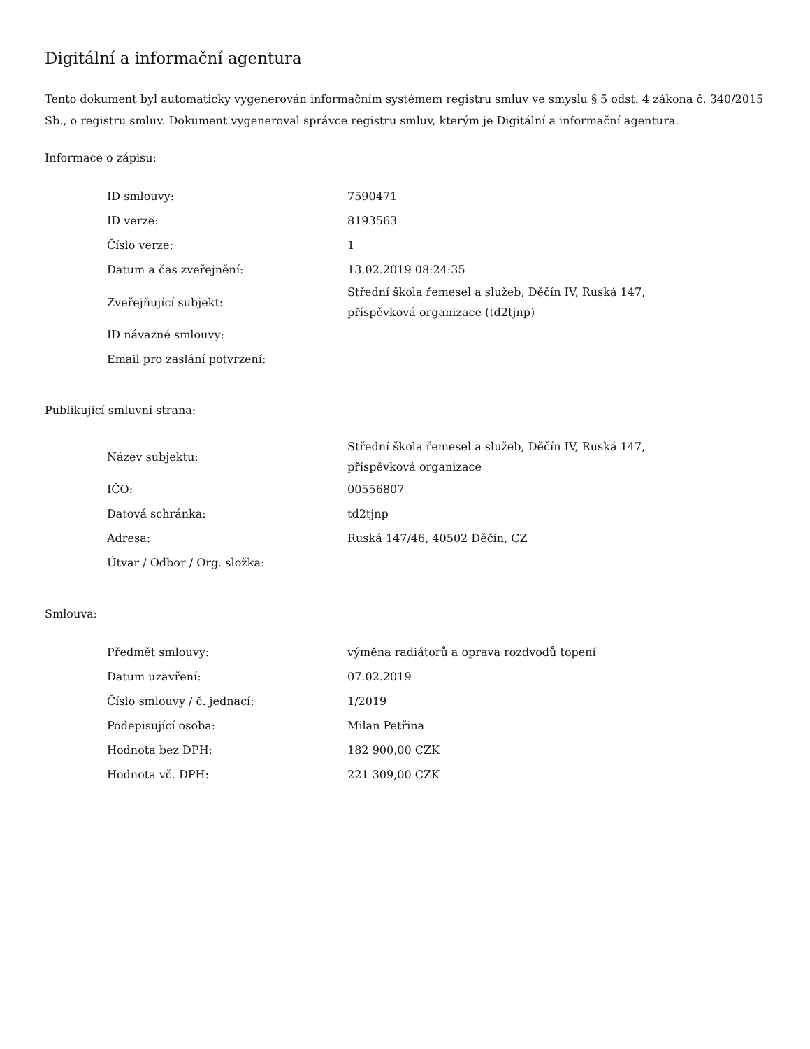Digitální a informační agentura
Tento dokument byl automaticky vygenerován informačním systémem registru smluv ve smyslu § 5 odst. 4 zákona č. 340/2015 Sb., o registru smluv. Dokument vygeneroval správce registru smluv, kterým je Digitální a informační agentura.
Informace o zápisu:
| ID smlouvy: | 7590471 |
| ID verze: | 8193563 |
| Číslo verze: | 1 |
| Datum a čas zveřejnění: | 13.02.2019 08:24:35 |
| Zveřejňující subjekt: | Střední škola řemesel a služeb, Děčín IV, Ruská 147, příspěvková organizace (td2tjnp) |
| ID návazné smlouvy: | |
| Email pro zaslání potvrzení: | |
Publikující smluvní strana:
| Název subjektu: | Střední škola řemesel a služeb, Děčín IV, Ruská 147, příspěvková organizace |
| IČO: | 00556807 |
| Datová schránka: | td2tjnp |
| Adresa: | Ruská 147/46, 40502 Děčín, CZ |
| Útvar / Odbor / Org. složka: | |
Smlouva:
| Předmět smlouvy: | výměna radiátorů a oprava rozdvodů topení |
| Datum uzavření: | 07.02.2019 |
| Číslo smlouvy / č. jednací: | 1/2019 |
| Podepisující osoba: | Milan Petřina |
| Hodnota bez DPH: | 182 900,00 CZK |
| Hodnota vč. DPH: | 221 309,00 CZK |